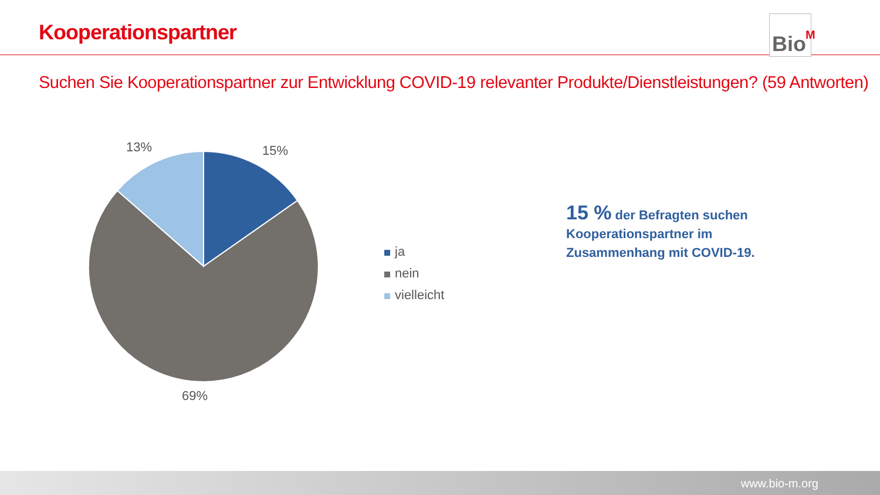Kooperationspartner
Bio<sup>M</sup>
Suchen Sie Kooperationspartner zur Entwicklung COVID-19 relevanter Produkte/Dienstleistungen? (59 Antworten)
15%
13%
69%
ja
nein
vielleicht
15 % der Befragten suchen Kooperationspartner im Zusammenhang mit COVID-19.
www.bio-m.org